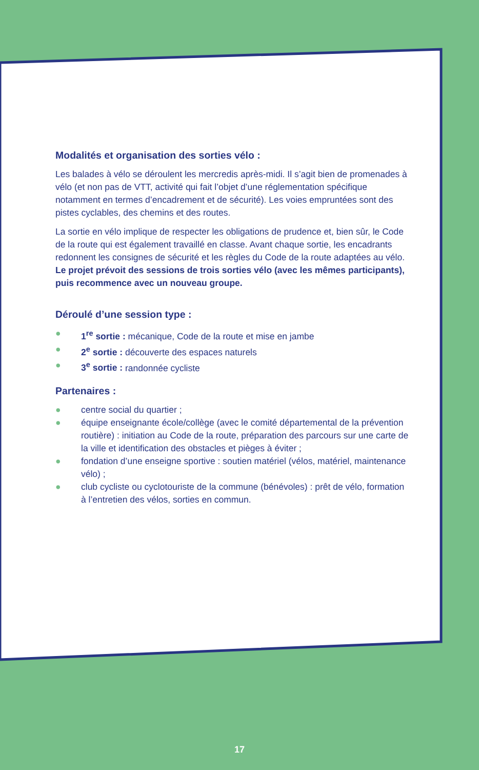Modalités et organisation des sorties vélo :
Les balades à vélo se déroulent les mercredis après-midi. Il s’agit bien de promenades à vélo (et non pas de VTT, activité qui fait l’objet d’une réglementation spécifique notamment en termes d’encadrement et de sécurité). Les voies empruntées sont des pistes cyclables, des chemins et des routes.
La sortie en vélo implique de respecter les obligations de prudence et, bien sûr, le Code de la route qui est également travaillé en classe. Avant chaque sortie, les encadrants redonnent les consignes de sécurité et les règles du Code de la route adaptées au vélo.
Le projet prévoit des sessions de trois sorties vélo (avec les mêmes participants), puis recommence avec un nouveau groupe.
Déroulé d’une session type :
● 1<sup>re</sup> sortie : mécanique, Code de la route et mise en jambe
● 2<sup>e</sup> sortie : découverte des espaces naturels
● 3<sup>e</sup> sortie : randonnée cycliste
Partenaires :
● centre social du quartier ;
● équipe enseignante école/collège (avec le comité départemental de la prévention routière) : initiation au Code de la route, préparation des parcours sur une carte de la ville et identification des obstacles et pièges à éviter ;
● fondation d’une enseigne sportive : soutien matériel (vélos, matériel, maintenance vélo) ;
● club cycliste ou cyclotouriste de la commune (bénévoles) : prêt de vélo, formation à l’entretien des vélos, sorties en commun.
17